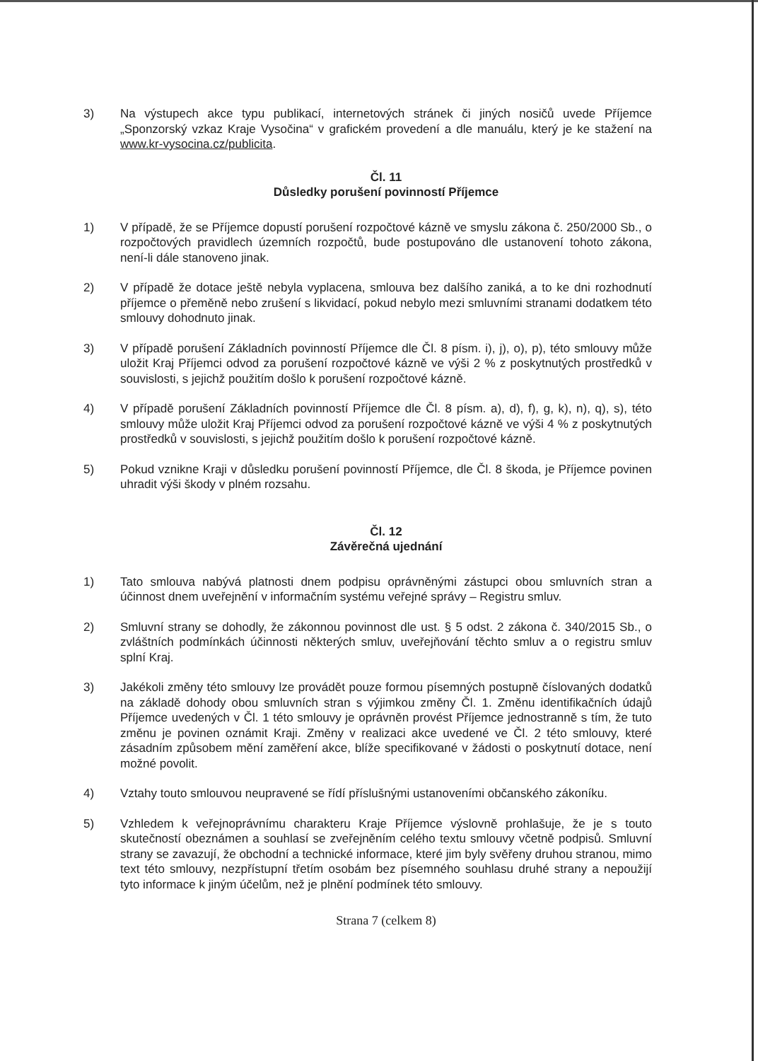3) Na výstupech akce typu publikací, internetových stránek či jiných nosičů uvede Příjemce „Sponzorský vzkaz Kraje Vysočina“ v grafickém provedení a dle manuálu, který je ke stažení na www.kr-vysocina.cz/publicita.
Čl. 11
Důsledky porušení povinností Příjemce
1) V případě, že se Příjemce dopustí porušení rozpočtové kázně ve smyslu zákona č. 250/2000 Sb., o rozpočtových pravidlech územních rozpočtů, bude postupováno dle ustanovení tohoto zákona, není-li dále stanoveno jinak.
2) V případě že dotace ještě nebyla vyplacena, smlouva bez dalšího zaniká, a to ke dni rozhodnutí příjemce o přeměně nebo zrušení s likvidací, pokud nebylo mezi smluvními stranami dodatkem této smlouvy dohodnuto jinak.
3) V případě porušení Základních povinností Příjemce dle Čl. 8 písm. i), j), o), p), této smlouvy může uložit Kraj Příjemci odvod za porušení rozpočtové kázně ve výši 2 % z poskytnutých prostředků v souvislosti, s jejichž použitím došlo k porušení rozpočtové kázně.
4) V případě porušení Základních povinností Příjemce dle Čl. 8 písm. a), d), f), g, k), n), q), s), této smlouvy může uložit Kraj Příjemci odvod za porušení rozpočtové kázně ve výši 4 % z poskytnutých prostředků v souvislosti, s jejichž použitím došlo k porušení rozpočtové kázně.
5) Pokud vznikne Kraji v důsledku porušení povinností Příjemce, dle Čl. 8 škoda, je Příjemce povinen uhradit výši škody v plném rozsahu.
Čl. 12
Závěrečná ujednání
1) Tato smlouva nabývá platnosti dnem podpisu oprávněnými zástupci obou smluvních stran a účinnost dnem uveřejnění v informačním systému veřejné správy – Registru smluv.
2) Smluvní strany se dohodly, že zákonnou povinnost dle ust. § 5 odst. 2 zákona č. 340/2015 Sb., o zvláštních podmínkách účinnosti některých smluv, uveřejňování těchto smluv a o registru smluv splní Kraj.
3) Jakékoli změny této smlouvy lze provádět pouze formou písemných postupně číslovaných dodatků na základě dohody obou smluvních stran s výjimkou změny Čl. 1. Změnu identifikačních údajů Příjemce uvedených v Čl. 1 této smlouvy je oprávněn provést Příjemce jednostranně s tím, že tuto změnu je povinen oznámit Kraji. Změny v realizaci akce uvedené ve Čl. 2 této smlouvy, které zásadním způsobem mění zaměření akce, blíže specifikované v žádosti o poskytnutí dotace, není možné povolit.
4) Vztahy touto smlouvou neupravené se řídí příslušnými ustanoveními občanského zákoníku.
5) Vzhledem k veřejnoprávnímu charakteru Kraje Příjemce výslovně prohlašuje, že je s touto skutečností obeznámen a souhlasí se zveřejněním celého textu smlouvy včetně podpisů. Smluvní strany se zavazují, že obchodní a technické informace, které jim byly svěřeny druhou stranou, mimo text této smlouvy, nezpřístupní třetím osobám bez písemného souhlasu druhé strany a nepoužijí tyto informace k jiným účelům, než je plnění podmínek této smlouvy.
Strana 7 (celkem 8)